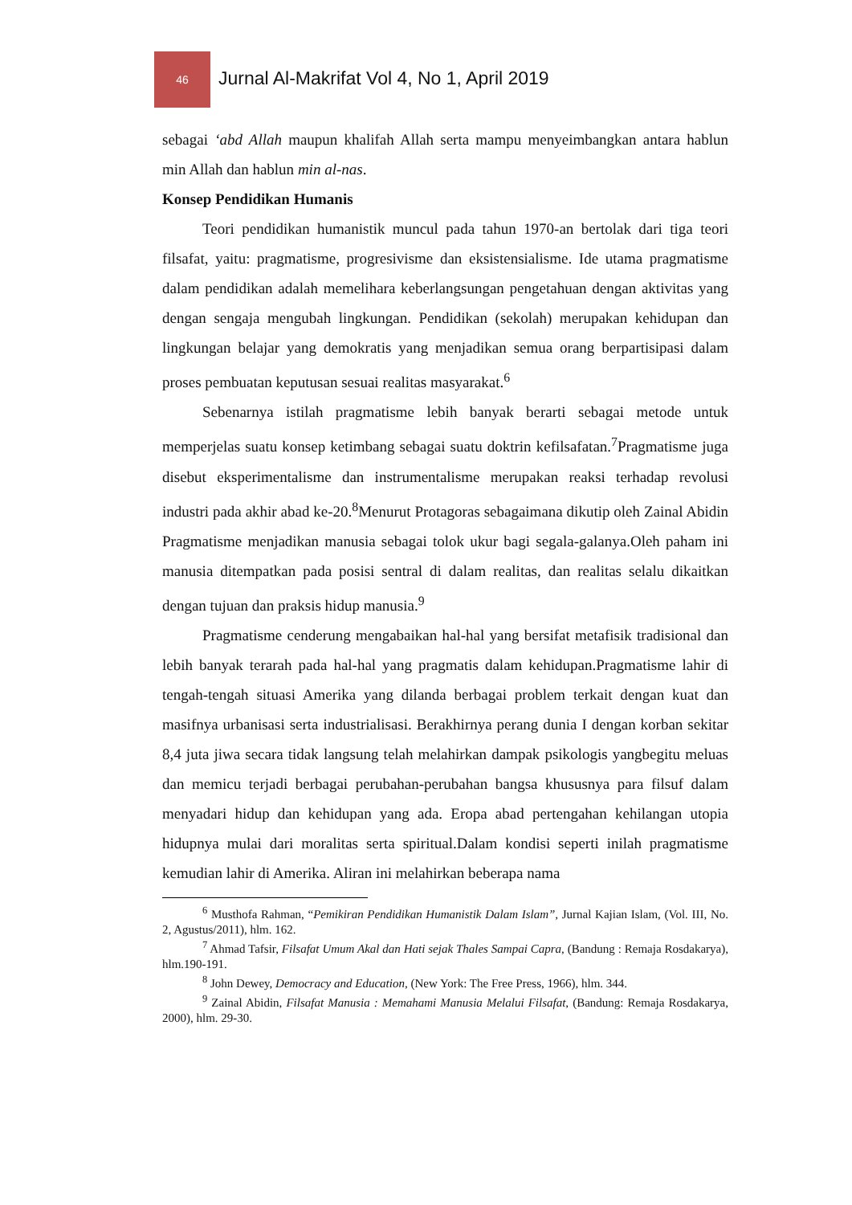46
Jurnal Al-Makrifat Vol 4, No 1, April 2019
sebagai ‘abd Allah maupun khalifah Allah serta mampu menyeimbangkan antara hablun min Allah dan hablun min al-nas.
Konsep Pendidikan Humanis
Teori pendidikan humanistik muncul pada tahun 1970-an bertolak dari tiga teori filsafat, yaitu: pragmatisme, progresivisme dan eksistensialisme. Ide utama pragmatisme dalam pendidikan adalah memelihara keberlangsungan pengetahuan dengan aktivitas yang dengan sengaja mengubah lingkungan. Pendidikan (sekolah) merupakan kehidupan dan lingkungan belajar yang demokratis yang menjadikan semua orang berpartisipasi dalam proses pembuatan keputusan sesuai realitas masyarakat.<sup>6</sup>
Sebenarnya istilah pragmatisme lebih banyak berarti sebagai metode untuk memperjelas suatu konsep ketimbang sebagai suatu doktrin kefilsafatan.<sup>7</sup>Pragmatisme juga disebut eksperimentalisme dan instrumentalisme merupakan reaksi terhadap revolusi industri pada akhir abad ke-20.<sup>8</sup>Menurut Protagoras sebagaimana dikutip oleh Zainal Abidin Pragmatisme menjadikan manusia sebagai tolok ukur bagi segala-galanya.Oleh paham ini manusia ditempatkan pada posisi sentral di dalam realitas, dan realitas selalu dikaitkan dengan tujuan dan praksis hidup manusia.<sup>9</sup>
Pragmatisme cenderung mengabaikan hal-hal yang bersifat metafisik tradisional dan lebih banyak terarah pada hal-hal yang pragmatis dalam kehidupan.Pragmatisme lahir di tengah-tengah situasi Amerika yang dilanda berbagai problem terkait dengan kuat dan masifnya urbanisasi serta industrialisasi. Berakhirnya perang dunia I dengan korban sekitar 8,4 juta jiwa secara tidak langsung telah melahirkan dampak psikologis yangbegitu meluas dan memicu terjadi berbagai perubahan-perubahan bangsa khususnya para filsuf dalam menyadari hidup dan kehidupan yang ada. Eropa abad pertengahan kehilangan utopia hidupnya mulai dari moralitas serta spiritual.Dalam kondisi seperti inilah pragmatisme kemudian lahir di Amerika. Aliran ini melahirkan beberapa nama
<sup>6</sup> Musthofa Rahman, “Pemikiran Pendidikan Humanistik Dalam Islam”, Jurnal Kajian Islam, (Vol. III, No. 2, Agustus/2011), hlm. 162.
<sup>7</sup> Ahmad Tafsir, Filsafat Umum Akal dan Hati sejak Thales Sampai Capra, (Bandung : Remaja Rosdakarya), hlm.190-191.
<sup>8</sup> John Dewey, Democracy and Education, (New York: The Free Press, 1966), hlm. 344.
<sup>9</sup> Zainal Abidin, Filsafat Manusia : Memahami Manusia Melalui Filsafat, (Bandung: Remaja Rosdakarya, 2000), hlm. 29-30.